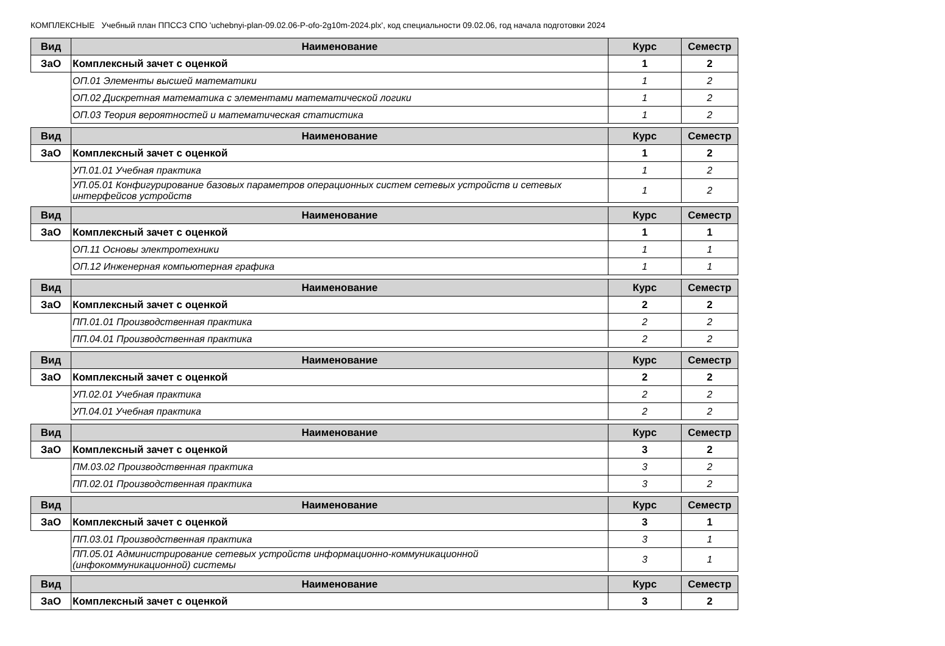КОМПЛЕКСНЫЕ Учебный план ППССЗ СПО 'uchebnyi-plan-09.02.06-P-ofo-2g10m-2024.plx', код специальности 09.02.06, год начала подготовки 2024
| Вид | Наименование | Курс | Семестр |
| --- | --- | --- | --- |
| ЗаО | Комплексный зачет с оценкой | 1 | 2 |
| | ОП.01 Элементы высшей математики | 1 | 2 |
| | ОП.02 Дискретная математика с элементами математической логики | 1 | 2 |
| | ОП.03 Теория вероятностей и математическая статистика | 1 | 2 |
| Вид | Наименование | Курс | Семестр |
| --- | --- | --- | --- |
| ЗаО | Комплексный зачет с оценкой | 1 | 2 |
| | УП.01.01 Учебная практика | 1 | 2 |
| | УП.05.01 Конфигурирование базовых параметров операционных систем сетевых устройств и сетевых интерфейсов устройств | 1 | 2 |
| Вид | Наименование | Курс | Семестр |
| --- | --- | --- | --- |
| ЗаО | Комплексный зачет с оценкой | 1 | 1 |
| | ОП.11 Основы электротехники | 1 | 1 |
| | ОП.12 Инженерная компьютерная графика | 1 | 1 |
| Вид | Наименование | Курс | Семестр |
| --- | --- | --- | --- |
| ЗаО | Комплексный зачет с оценкой | 2 | 2 |
| | ПП.01.01 Производственная практика | 2 | 2 |
| | ПП.04.01 Производственная практика | 2 | 2 |
| Вид | Наименование | Курс | Семестр |
| --- | --- | --- | --- |
| ЗаО | Комплексный зачет с оценкой | 2 | 2 |
| | УП.02.01 Учебная практика | 2 | 2 |
| | УП.04.01 Учебная практика | 2 | 2 |
| Вид | Наименование | Курс | Семестр |
| --- | --- | --- | --- |
| ЗаО | Комплексный зачет с оценкой | 3 | 2 |
| | ПМ.03.02 Производственная практика | 3 | 2 |
| | ПП.02.01 Производственная практика | 3 | 2 |
| Вид | Наименование | Курс | Семестр |
| --- | --- | --- | --- |
| ЗаО | Комплексный зачет с оценкой | 3 | 1 |
| | ПП.03.01 Производственная практика | 3 | 1 |
| | ПП.05.01 Администрирование сетевых устройств информационно-коммуникационной (инфокоммуникационной) системы | 3 | 1 |
| Вид | Наименование | Курс | Семестр |
| --- | --- | --- | --- |
| ЗаО | Комплексный зачет с оценкой | 3 | 2 |